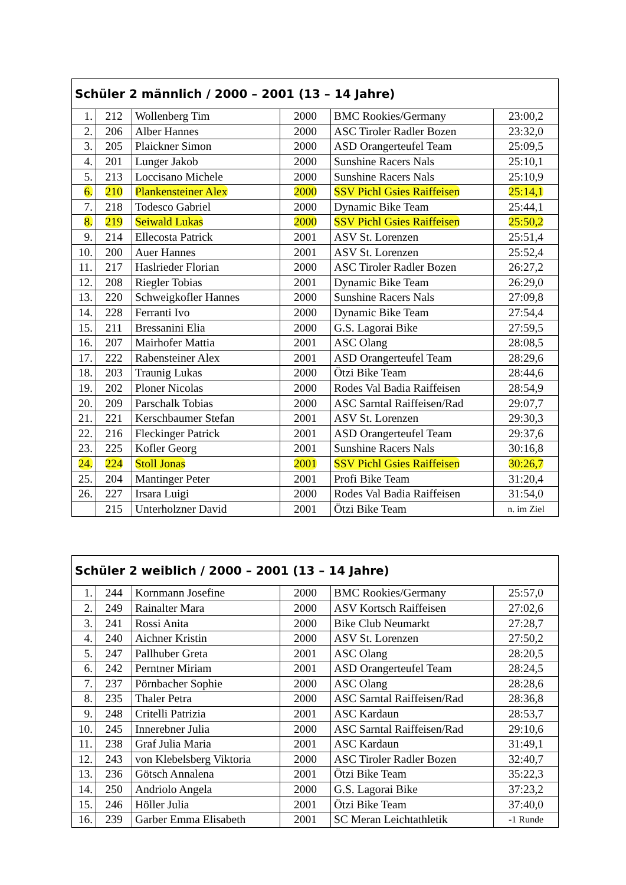| Schüler 2 männlich / 2000 – 2001 (13 – 14 Jahre) | | | | | |
| --- | --- | --- | --- | --- | --- |
| 1. | 212 | Wollenberg Tim | 2000 | BMC Rookies/Germany | 23:00,2 |
| 2. | 206 | Alber Hannes | 2000 | ASC Tiroler Radler Bozen | 23:32,0 |
| 3. | 205 | Plaickner Simon | 2000 | ASD Orangerteufel Team | 25:09,5 |
| 4. | 201 | Lunger Jakob | 2000 | Sunshine Racers Nals | 25:10,1 |
| 5. | 213 | Loccisano Michele | 2000 | Sunshine Racers Nals | 25:10,9 |
| 6. | 210 | Plankensteiner Alex | 2000 | SSV Pichl Gsies Raiffeisen | 25:14,1 |
| 7. | 218 | Todesco Gabriel | 2000 | Dynamic Bike Team | 25:44,1 |
| 8. | 219 | Seiwald Lukas | 2000 | SSV Pichl Gsies Raiffeisen | 25:50,2 |
| 9. | 214 | Ellecosta Patrick | 2001 | ASV St. Lorenzen | 25:51,4 |
| 10. | 200 | Auer Hannes | 2001 | ASV St. Lorenzen | 25:52,4 |
| 11. | 217 | Haslrieder Florian | 2000 | ASC Tiroler Radler Bozen | 26:27,2 |
| 12. | 208 | Riegler Tobias | 2001 | Dynamic Bike Team | 26:29,0 |
| 13. | 220 | Schweigkofler Hannes | 2000 | Sunshine Racers Nals | 27:09,8 |
| 14. | 228 | Ferranti Ivo | 2000 | Dynamic Bike Team | 27:54,4 |
| 15. | 211 | Bressanini Elia | 2000 | G.S. Lagorai Bike | 27:59,5 |
| 16. | 207 | Mairhofer Mattia | 2001 | ASC Olang | 28:08,5 |
| 17. | 222 | Rabensteiner Alex | 2001 | ASD Orangerteufel Team | 28:29,6 |
| 18. | 203 | Traunig Lukas | 2000 | Ötzi Bike Team | 28:44,6 |
| 19. | 202 | Ploner Nicolas | 2000 | Rodes Val Badia Raiffeisen | 28:54,9 |
| 20. | 209 | Parschalk Tobias | 2000 | ASC Sarntal Raiffeisen/Rad | 29:07,7 |
| 21. | 221 | Kerschbaumer Stefan | 2001 | ASV St. Lorenzen | 29:30,3 |
| 22. | 216 | Fleckinger Patrick | 2001 | ASD Orangerteufel Team | 29:37,6 |
| 23. | 225 | Kofler Georg | 2001 | Sunshine Racers Nals | 30:16,8 |
| 24. | 224 | Stoll Jonas | 2001 | SSV Pichl Gsies Raiffeisen | 30:26,7 |
| 25. | 204 | Mantinger Peter | 2001 | Profi Bike Team | 31:20,4 |
| 26. | 227 | Irsara Luigi | 2000 | Rodes Val Badia Raiffeisen | 31:54,0 |
| | 215 | Unterholzner David | 2001 | Ötzi Bike Team | n. im Ziel |
| Schüler 2 weiblich / 2000 – 2001 (13 – 14 Jahre) | | | | | |
| --- | --- | --- | --- | --- | --- |
| 1. | 244 | Kornmann Josefine | 2000 | BMC Rookies/Germany | 25:57,0 |
| 2. | 249 | Rainalter Mara | 2000 | ASV Kortsch Raiffeisen | 27:02,6 |
| 3. | 241 | Rossi Anita | 2000 | Bike Club Neumarkt | 27:28,7 |
| 4. | 240 | Aichner Kristin | 2000 | ASV St. Lorenzen | 27:50,2 |
| 5. | 247 | Pallhuber Greta | 2001 | ASC Olang | 28:20,5 |
| 6. | 242 | Perntner Miriam | 2001 | ASD Orangerteufel Team | 28:24,5 |
| 7. | 237 | Pörnbacher Sophie | 2000 | ASC Olang | 28:28,6 |
| 8. | 235 | Thaler Petra | 2000 | ASC Sarntal Raiffeisen/Rad | 28:36,8 |
| 9. | 248 | Critelli Patrizia | 2001 | ASC Kardaun | 28:53,7 |
| 10. | 245 | Innerebner Julia | 2000 | ASC Sarntal Raiffeisen/Rad | 29:10,6 |
| 11. | 238 | Graf Julia Maria | 2001 | ASC Kardaun | 31:49,1 |
| 12. | 243 | von Klebelsberg Viktoria | 2000 | ASC Tiroler Radler Bozen | 32:40,7 |
| 13. | 236 | Götsch Annalena | 2001 | Ötzi Bike Team | 35:22,3 |
| 14. | 250 | Andriolo Angela | 2000 | G.S. Lagorai Bike | 37:23,2 |
| 15. | 246 | Höller Julia | 2001 | Ötzi Bike Team | 37:40,0 |
| 16. | 239 | Garber Emma Elisabeth | 2001 | SC Meran Leichtathletik | -1 Runde |